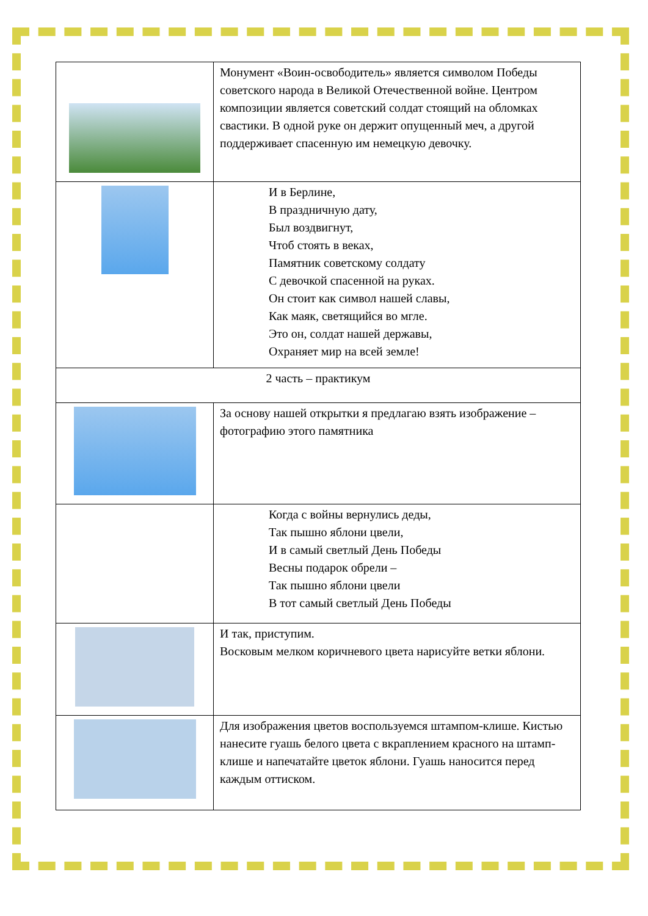| | Монумент «Воин-освободитель» является символом Победы советского народа в Великой Отечественной войне. Центром композиции является советский солдат стоящий на обломках свастики. В одной руке он держит опущенный меч, а другой поддерживает спасенную им немецкую девочку. |
| | И в Берлине, В праздничную дату, Был воздвигнут, Чтоб стоять в веках, Памятник советскому солдату С девочкой спасенной на руках. Он стоит как символ нашей славы, Как маяк, светящийся во мгле. Это он, солдат нашей державы, Охраняет мир на всей земле! |
| 2 часть – практикум | |
| | За основу нашей открытки я предлагаю взять изображение – фотографию этого памятника |
| | Когда с войны вернулись деды, Так пышно яблони цвели, И в самый светлый День Победы Весны подарок обрели – Так пышно яблони цвели В тот самый светлый День Победы |
| | И так, приступим. Восковым мелком коричневого цвета нарисуйте ветки яблони. |
| | Для изображения цветов воспользуемся штампом-клише. Кистью нанесите гуашь белого цвета с вкраплением красного на штамп-клише и напечатайте цветок яблони. Гуашь наносится перед каждым оттиском. |